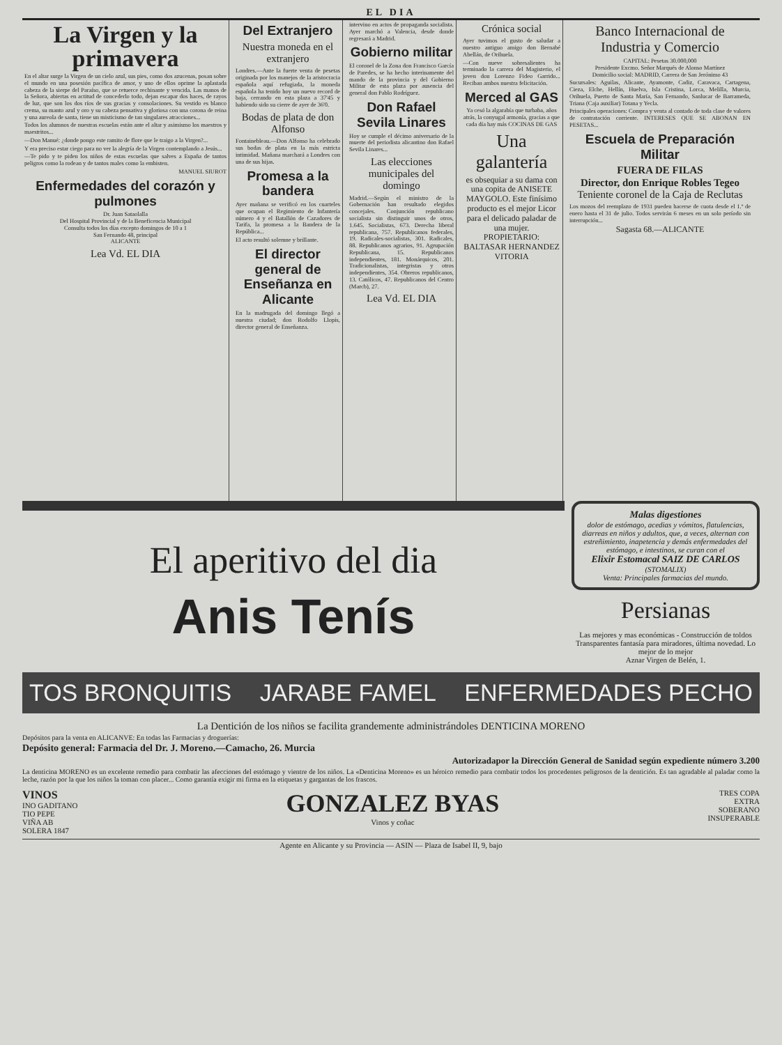EL DIA
La Virgen y la primavera
En el altar surge la Virgen de un cielo azul, sus pies, como dos azucenas, posan sobre el mundo en una posesión pacífica de amor, y uno de ellos oprime la aplastada cabeza de la sierpe del Paraíso, que se retuerce rechinante y vencida. Las manos de la Señora, abiertas en actitud de concederlo todo, dejan escapar dos haces, de rayos de luz, que son los dos ríos de sus gracias y consolaciones. Su vestido es blanco crema, su manto azul y oro y su cabeza pensativa y gloriosa con una corona de reina y una aureola de santa, tiene un misticismo de tan singulares atracciones...
Todos los alumnos de nuestras escuelas están ante el altar y asimismo los maestros y maestritos...
—Don Manué: ¿donde pongo este ramito de flore que le traigo a la Virgen?...
Y era preciso estar ciego para no ver la alegría de la Virgen contemplando a Jesús...
—Te pido y te piden los niños de estas escuelas que salves a España de tantos peligros como la rodean y de tantos males como la embisten.
MANUEL SIUROT
Enfermedades del corazón y pulmones
Dr. Juan Sataolalla
Del Hospital Provincial y de la Beneficencia Municipal
Consulta todos los días excepto domingos de 10 a 1
San Fernando 48, principal
ALICANTE
Lea Vd. EL DIA
Del Extranjero
Nuestra moneda en el extranjero
Londres.—Ante la fuerte venta de pesetas originada por los manejos de la aristocracia española aquí refugiada, la moneda española ha tenido hoy un nuevo record de baja, cerrando en esta plaza a 37'45 y habiendo sido su cierre de ayer de 36'0.
Bodas de plata de don Alfonso
Fontainebleau.—Don Alfonso ha celebrado sus bodas de plata en la más estricta intimidad. Mañana marchará a Londres con una de sus hijas.
Promesa a la bandera
Ayer mañana se verificó en los cuarteles que ocupan el Regimiento de Infantería número 4 y el Batallón de Cazadores de Tarifa, la promesa a la Bandera de la República...
El acto resultó solemne y brillante.
El director general de Enseñanza en Alicante
En la madrugada del domingo llegó a nuestra ciudad; don Rodolfo Llopis, director general de Enseñanza.
intervino en actos de propaganda socialista. Ayer marchó a Valencia, desde donde regresará a Madrid.
Gobierno militar
El coronel de la Zona don Francisco García de Paredes, se ha hecho interinamente del mando de la provincia y del Gobierno Militar de esta plaza por ausencia del general don Pablo Rodríguez.
Don Rafael Sevila Linares
Hoy se cumple el décimo aniversario de la muerte del periodista alicantino don Rafael Sevila Linares...
Las elecciones municipales del domingo
Madrid.—Según el ministro de la Gobernación han resultado elegidos concejales. Conjunción republicano socialista sin distinguir unos de otros, 1.645. Socialistas, 673. Derecha liberal republicana, 757. Republicanos federales, 19. Radicales-socialistas, 301. Radicales, 88. Republicanos agrarios, 91. Agrupación Republicana, 15. Republicanos independientes, 181. Monárquicos, 201. Tradicionalistas, integristas y otros independientes, 354. Obreros republicanos, 13. Católicos, 47. Republicanos del Centro (Marcb), 27.
Lea Vd. EL DIA
Crónica social
Ayer tuvimos el gusto de saludar a nuestro antiguo amigo don Bernabé Abellán, de Orihuela.
—Con nueve sobresalientes ha terminado la carrera del Magisterio, el joven don Lorenzo Fideo Garrido... Reciban ambos nuestra felicitación.
Merced al GAS
Ya cesó la algarabía que turbaba, años atrás, la conyugal armonía, gracias a que cada día hay más COCINAS DE GAS
Una galantería
es obsequiar a su dama con una copita de ANISETE MAYGOLO. Este finísimo producto es el mejor Licor para el delicado paladar de una mujer.
PROPIETARIO: BALTASAR HERNANDEZ VITORIA
Banco Internacional de Industria y Comercio
CAPITAL: Pesetas 30.000,000
Presidente Excmo. Señor Marqués de Alonso Martínez
Domicilio social: MADRID, Carrera de San Jerónimo 43
Sucursales: Aguilas, Alicante, Ayamonte, Cadiz, Caravaca, Cartagena, Cieza, Elche, Hellín, Huelva, Isla Cristina, Lorca, Melilla, Murcia, Orihuela, Puerto de Santa María, San Fernando, Sanlucar de Barrameda, Triana (Caja auxiliar) Totana y Yecla.
Principales operaciones: Compra y venta al contado de toda clase de valores de contratación corriente. INTERESES QUE SE ABONAN EN PESETAS...
Escuela de Preparación Militar
FUERA DE FILAS
Director, don Enrique Robles Tegeo
Teniente coronel de la Caja de Reclutas
Los mozos del reemplazo de 1931 pueden hacerse de cuota desde el 1.º de enero hasta el 31 de julio. Todos servirán 6 meses en un solo período sin interrupción...
Sagasta 68.—ALICANTE
El aperitivo del dia
Anis Tenís
Malas digestiones
dolor de estómago, acedias y vómitos, flatulencias, diarreas en niños y adultos, que, a veces, alternan con estreñimiento, inapetencia y demás enfermedades del estómago, e intestinos, se curan con el
Elixir Estomacal SAIZ DE CARLOS
(STOMALIX)
Venta: Principales farmacias del mundo.
Persianas
Las mejores y mas económicas - Construcción de toldos
Transparentes fantasía para miradores, última novedad. Lo mejor de lo mejor
Aznar Virgen de Belén, 1.
TOS BRONQUITIS JARABE FAMEL ENFERMEDADES PECHO
La Dentición de los niños se facilita grandemente administrándoles DENTICINA MORENO
Depósitos para la venta en ALICANVE: En todas las Farmacias y droguerías:
Depósito general: Farmacia del Dr. J. Moreno.—Camacho, 26. Murcia
Autorizadapor la Dirección General de Sanidad según expediente número 3.200
La denticina MORENO es un excelente remedio para combatir las afecciones del estómago y vientre de los niños. La «Denticina Moreno» es un héroico remedio para combatir todos los procedentes peligrosos de la dentición. Es tan agradable al paladar como la leche, razón por la que los niños la toman con placer... Como garantía exigir mi firma en la etiquetas y gargantas de los frascos.
VINOS
INO GADITANO
TIO PEPE
VIÑA AB
SOLERA 1847
GONZALEZ BYAS
Vinos y coñac
TRES COPA
EXTRA
SOBERANO
INSUPERABLE
Agente en Alicante y su Provincia — ASIN — Plaza de Isabel II, 9, bajo